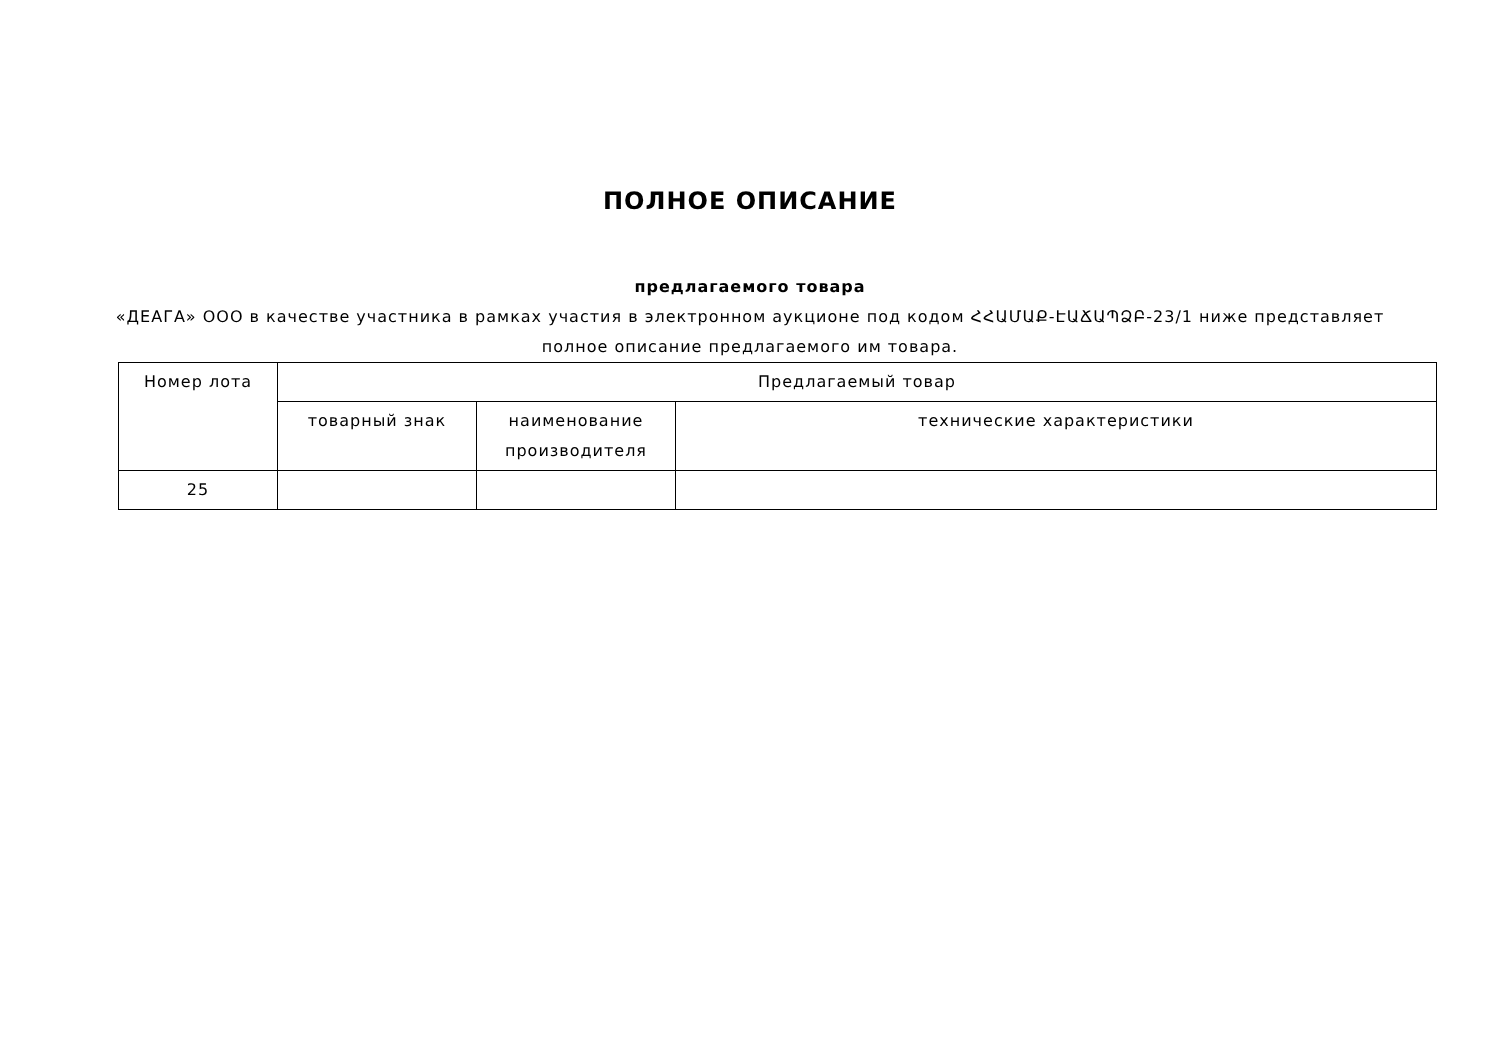ПОЛНОЕ ОПИСАНИЕ
предлагаемого товара
«ДЕАГА» ООО в качестве участника в рамках участия в электронном аукционе под кодом ՀՀԱՄԱՔ-ԷԱՃԱՊՁԲ-23/1 ниже представляет полное описание предлагаемого им товара.
| Номер лота | Предлагаемый товар | | |
| --- | --- | --- | --- |
| | товарный знак | наименование производителя | технические характеристики |
| 25 | | | |